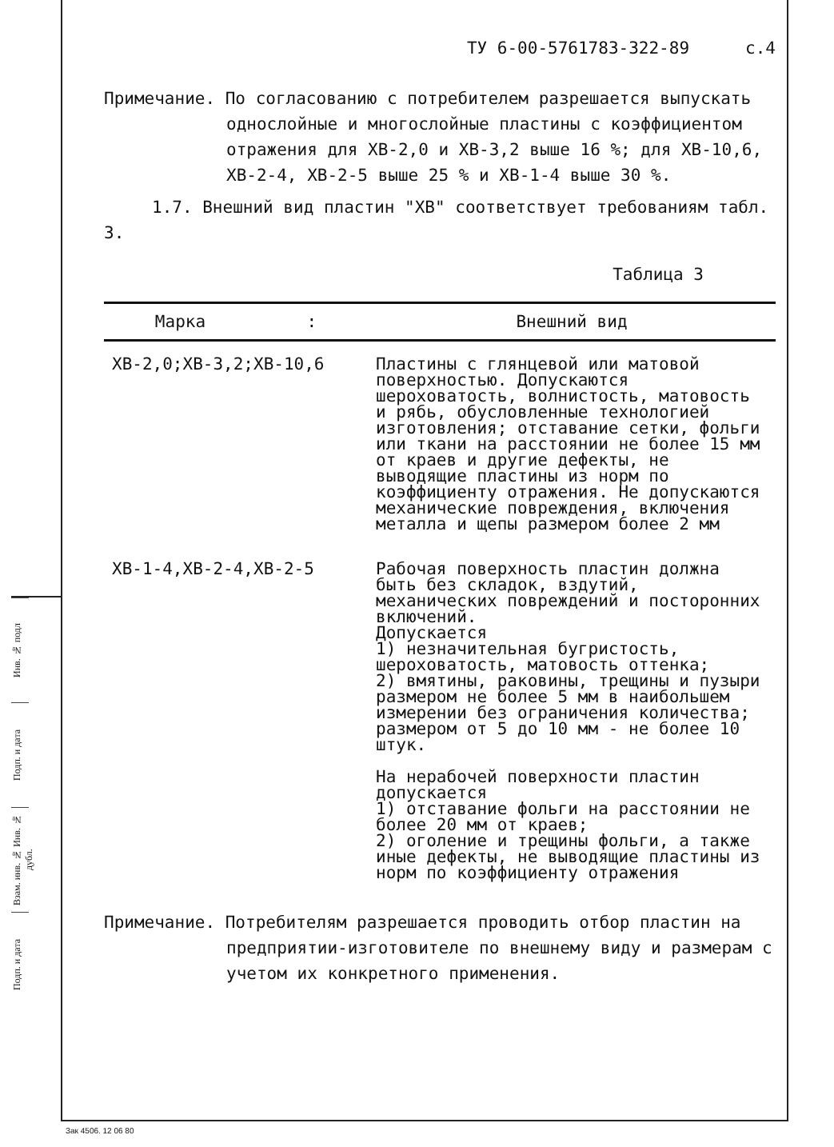Инв. № подл
Подп. и дата
Взам. инв. № Инв. № дубл.
Подп. и дата
ТУ 6-00-5761783-322-89 с.4
Примечание. По согласованию с потребителем разрешается выпускать
однослойные и многослойные пластины с коэффициентом отражения для ХВ-2,0 и ХВ-3,2 выше 16 %; для ХВ-10,6, ХВ-2-4, ХВ-2-5 выше 25 % и ХВ-1-4 выше 30 %.
1.7. Внешний вид пластин "ХВ" соответствует требованиям табл. 3.
Таблица 3
| Марка : | Внешний вид |
| --- | --- |
| ХВ-2,0;ХВ-3,2;ХВ-10,6 | Пластины с глянцевой или матовой поверхностью. Допускаются шероховатость, волнистость, матовость и рябь, обусловленные технологией изготовления; отставание сетки, фольги или ткани на расстоянии не более 15 мм от краев и другие дефекты, не выводящие пластины из норм по коэффициенту отражения. Не допускаются механические повреждения, включения металла и щепы размером более 2 мм |
| ХВ-1-4,ХВ-2-4,ХВ-2-5 | Рабочая поверхность пластин должна быть без складок, вздутий, механических повреждений и посторонних включений. Допускается 1) незначительная бугристость, шероховатость, матовость оттенка; 2) вмятины, раковины, трещины и пузыри размером не более 5 мм в наибольшем измерении без ограничения количества; размером от 5 до 10 мм - не более 10 штук. На нерабочей поверхности пластин допускается 1) отставание фольги на расстоянии не более 20 мм от краев; 2) оголение и трещины фольги, а также иные дефекты, не выводящие пластины из норм по коэффициенту отражения |
Примечание. Потребителям разрешается проводить отбор пластин на
предприятии-изготовителе по внешнему виду и размерам с учетом их конкретного применения.
Зак 4506. 12 06 80